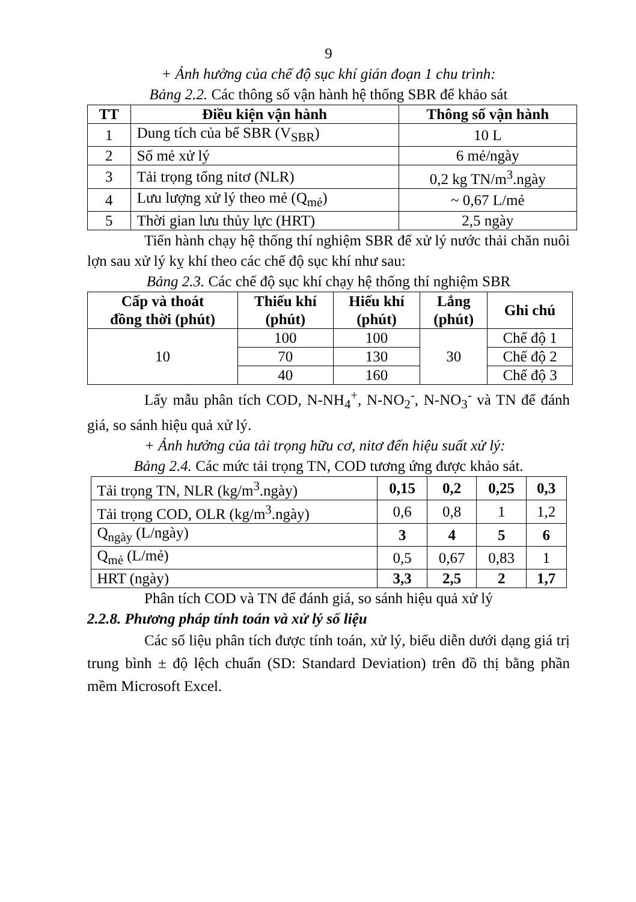9
+ Ảnh hưởng của chế độ sục khí gián đoạn 1 chu trình:
Bảng 2.2. Các thông số vận hành hệ thống SBR để khảo sát
| TT | Điều kiện vận hành | Thông số vận hành |
| --- | --- | --- |
| 1 | Dung tích của bể SBR (V<sub>SBR</sub>) | 10 L |
| 2 | Số mẻ xử lý | 6 mẻ/ngày |
| 3 | Tải trọng tổng nitơ (NLR) | 0,2 kg TN/m<sup>3</sup>.ngày |
| 4 | Lưu lượng xử lý theo mẻ (Q<sub>mẻ</sub>) | ~ 0,67 L/mẻ |
| 5 | Thời gian lưu thủy lực (HRT) | 2,5 ngày |
Tiến hành chạy hệ thống thí nghiệm SBR để xử lý nước thải chăn nuôi lợn sau xử lý kỵ khí theo các chế độ sục khí như sau:
Bảng 2.3. Các chế độ sục khí chạy hệ thống thí nghiệm SBR
| Cấp và thoát đồng thời (phút) | Thiếu khí (phút) | Hiếu khí (phút) | Lắng (phút) | Ghi chú |
| --- | --- | --- | --- | --- |
| 10 | 100 | 100 | 30 | Chế độ 1 |
| | 70 | 130 | | Chế độ 2 |
| | 40 | 160 | | Chế độ 3 |
Lấy mẫu phân tích COD, N-NH<sub>4</sub><sup>+</sup>, N-NO<sub>2</sub><sup>-</sup>, N-NO<sub>3</sub><sup>-</sup> và TN để đánh giá, so sánh hiệu quả xử lý.
+ Ảnh hưởng của tải trọng hữu cơ, nitơ đến hiệu suất xử lý:
Bảng 2.4. Các mức tải trọng TN, COD tương ứng được khảo sát.
| Tải trọng TN, NLR (kg/m<sup>3</sup>.ngày) | 0,15 | 0,2 | 0,25 | 0,3 |
| Tải trọng COD, OLR (kg/m<sup>3</sup>.ngày) | 0,6 | 0,8 | 1 | 1,2 |
| Q<sub>ngày</sub> (L/ngày) | 3 | 4 | 5 | 6 |
| Q<sub>mẻ</sub> (L/mẻ) | 0,5 | 0,67 | 0,83 | 1 |
| HRT (ngày) | 3,3 | 2,5 | 2 | 1,7 |
Phân tích COD và TN để đánh giá, so sánh hiệu quả xử lý
2.2.8. Phương pháp tính toán và xử lý số liệu
Các số liệu phân tích được tính toán, xử lý, biểu diễn dưới dạng giá trị trung bình ± độ lệch chuẩn (SD: Standard Deviation) trên đồ thị bằng phần mềm Microsoft Excel.